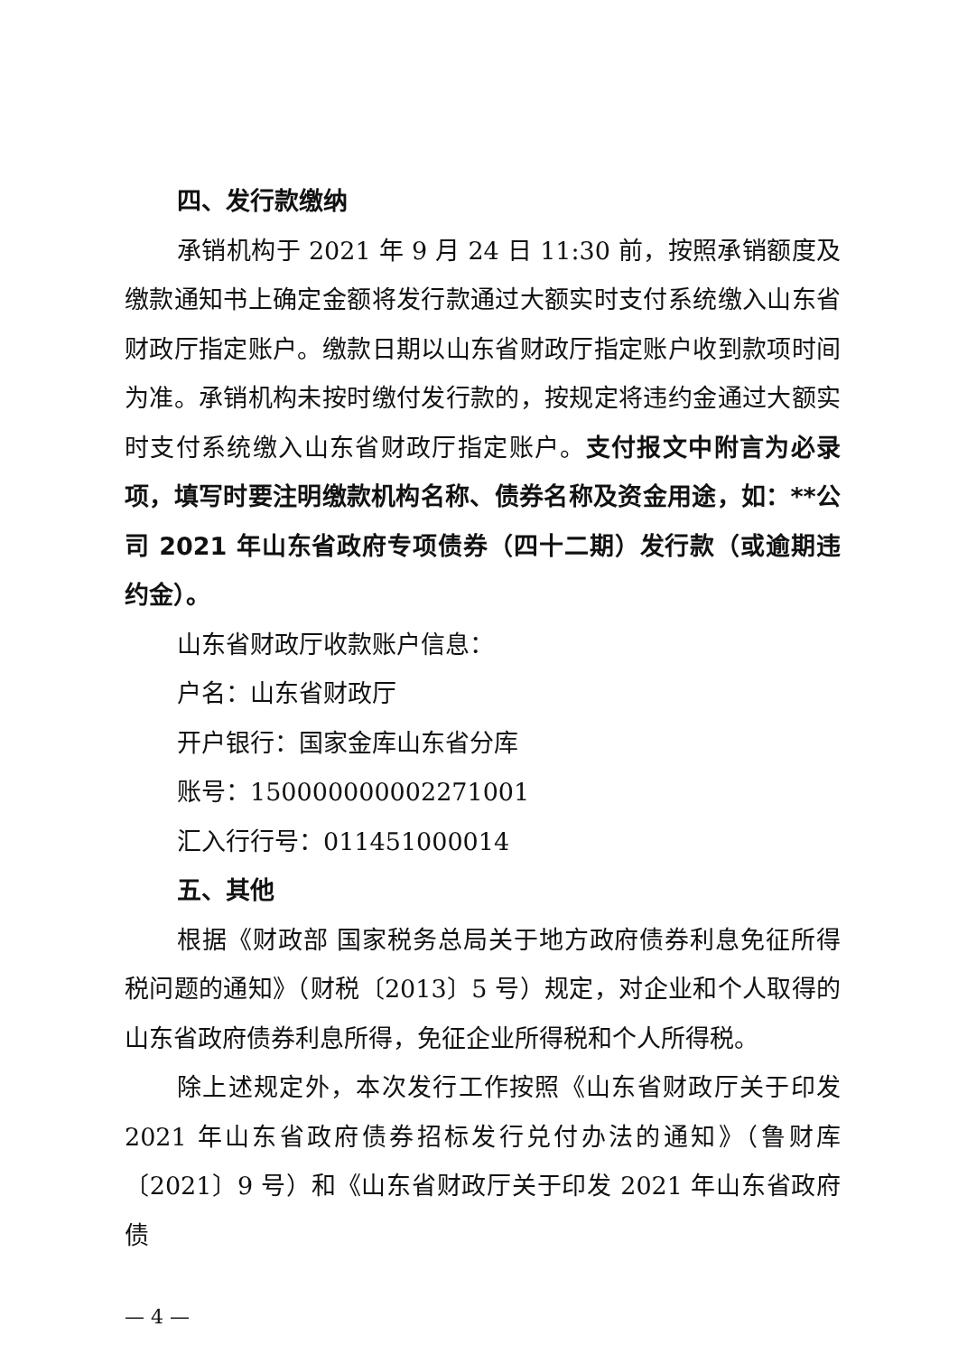四、发行款缴纳
承销机构于 2021 年 9 月 24 日 11:30 前，按照承销额度及缴款通知书上确定金额将发行款通过大额实时支付系统缴入山东省财政厅指定账户。缴款日期以山东省财政厅指定账户收到款项时间为准。承销机构未按时缴付发行款的，按规定将违约金通过大额实时支付系统缴入山东省财政厅指定账户。支付报文中附言为必录项，填写时要注明缴款机构名称、债券名称及资金用途，如：**公司 2021 年山东省政府专项债券（四十二期）发行款（或逾期违约金）。
山东省财政厅收款账户信息：
户名：山东省财政厅
开户银行：国家金库山东省分库
账号：150000000002271001
汇入行行号：011451000014
五、其他
根据《财政部 国家税务总局关于地方政府债券利息免征所得税问题的通知》（财税〔2013〕5 号）规定，对企业和个人取得的山东省政府债券利息所得，免征企业所得税和个人所得税。
除上述规定外，本次发行工作按照《山东省财政厅关于印发 2021 年山东省政府债券招标发行兑付办法的通知》（鲁财库〔2021〕9 号）和《山东省财政厅关于印发 2021 年山东省政府债
— 4 —